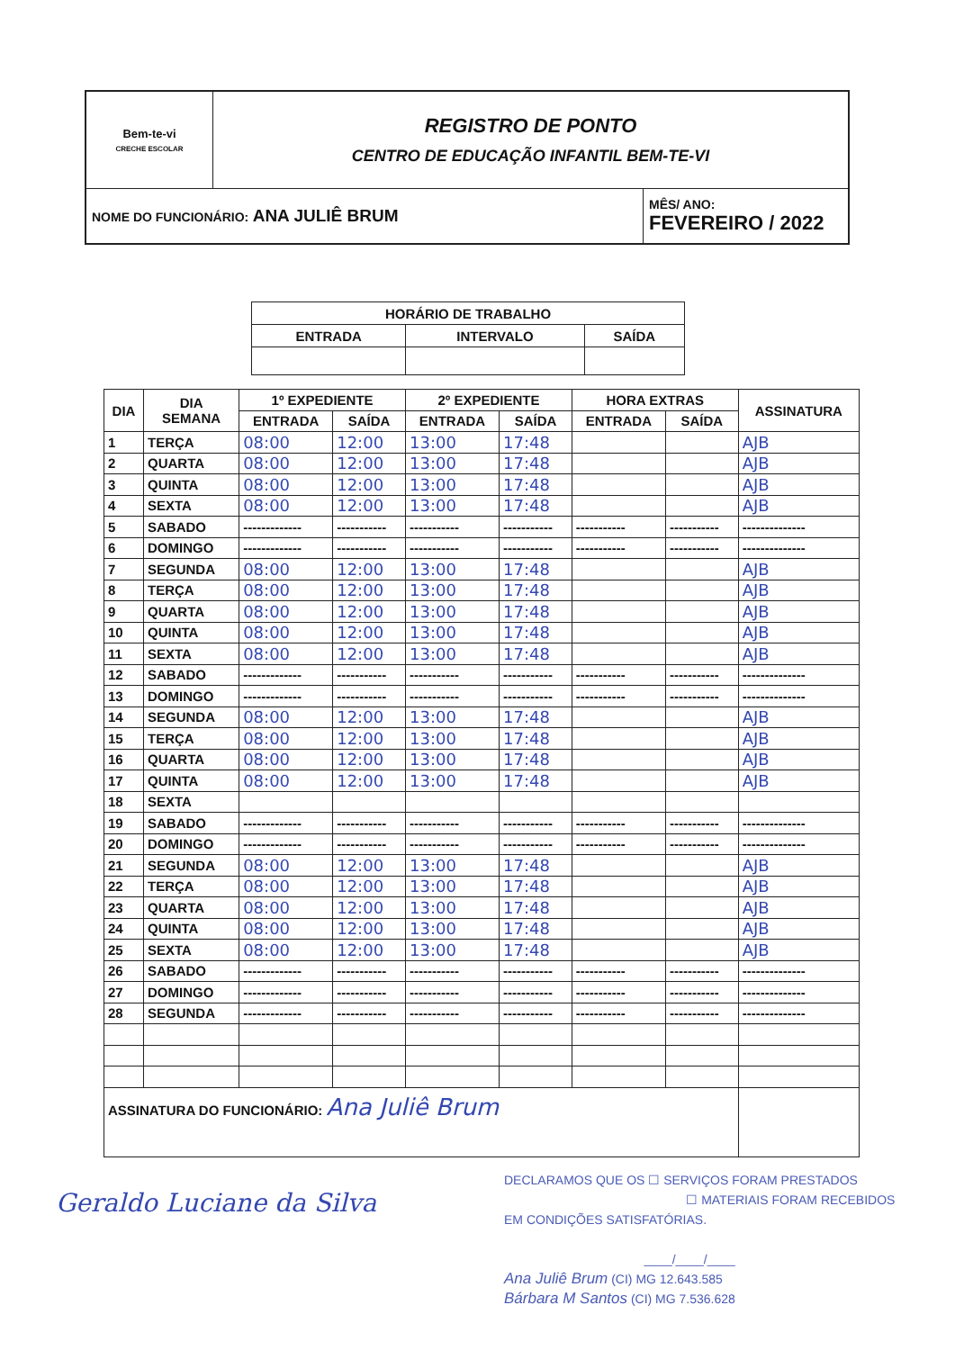| Bem-te-vi CRECHE ESCOLAR | REGISTRO DE PONTO CENTRO DE EDUCAÇÃO INFANTIL BEM-TE-VI | |
| NOME DO FUNCIONÁRIO: ANA JULIÊ BRUM | | MÊS/ ANO: FEVEREIRO / 2022 |
| HORÁRIO DE TRABALHO | | |
| --- | --- | --- |
| ENTRADA | INTERVALO | SAÍDA |
| DIA | DIA SEMANA | 1º EXPEDIENTE | | 2º EXPEDIENTE | | HORA EXTRAS | | ASSINATURA |
| --- | --- | --- | --- | --- | --- | --- | --- | --- |
| | | ENTRADA | SAÍDA | ENTRADA | SAÍDA | ENTRADA | SAÍDA | |
| 1 | TERÇA | 08:00 | 12:00 | 13:00 | 17:48 | | | AJB |
| 2 | QUARTA | 08:00 | 12:00 | 13:00 | 17:48 | | | AJB |
| 3 | QUINTA | 08:00 | 12:00 | 13:00 | 17:48 | | | AJB |
| 4 | SEXTA | 08:00 | 12:00 | 13:00 | 17:48 | | | AJB |
| 5 | SABADO | ------------- | ----------- | ----------- | ----------- | ----------- | ----------- | -------------- |
| 6 | DOMINGO | ------------- | ----------- | ----------- | ----------- | ----------- | ----------- | -------------- |
| 7 | SEGUNDA | 08:00 | 12:00 | 13:00 | 17:48 | | | AJB |
| 8 | TERÇA | 08:00 | 12:00 | 13:00 | 17:48 | | | AJB |
| 9 | QUARTA | 08:00 | 12:00 | 13:00 | 17:48 | | | AJB |
| 10 | QUINTA | 08:00 | 12:00 | 13:00 | 17:48 | | | AJB |
| 11 | SEXTA | 08:00 | 12:00 | 13:00 | 17:48 | | | AJB |
| 12 | SABADO | ------------- | ----------- | ----------- | ----------- | ----------- | ----------- | -------------- |
| 13 | DOMINGO | ------------- | ----------- | ----------- | ----------- | ----------- | ----------- | -------------- |
| 14 | SEGUNDA | 08:00 | 12:00 | 13:00 | 17:48 | | | AJB |
| 15 | TERÇA | 08:00 | 12:00 | 13:00 | 17:48 | | | AJB |
| 16 | QUARTA | 08:00 | 12:00 | 13:00 | 17:48 | | | AJB |
| 17 | QUINTA | 08:00 | 12:00 | 13:00 | 17:48 | | | AJB |
| 18 | SEXTA | | | | | | | |
| 19 | SABADO | ------------- | ----------- | ----------- | ----------- | ----------- | ----------- | -------------- |
| 20 | DOMINGO | ------------- | ----------- | ----------- | ----------- | ----------- | ----------- | -------------- |
| 21 | SEGUNDA | 08:00 | 12:00 | 13:00 | 17:48 | | | AJB |
| 22 | TERÇA | 08:00 | 12:00 | 13:00 | 17:48 | | | AJB |
| 23 | QUARTA | 08:00 | 12:00 | 13:00 | 17:48 | | | AJB |
| 24 | QUINTA | 08:00 | 12:00 | 13:00 | 17:48 | | | AJB |
| 25 | SEXTA | 08:00 | 12:00 | 13:00 | 17:48 | | | AJB |
| 26 | SABADO | ------------- | ----------- | ----------- | ----------- | ----------- | ----------- | -------------- |
| 27 | DOMINGO | ------------- | ----------- | ----------- | ----------- | ----------- | ----------- | -------------- |
| 28 | SEGUNDA | ------------- | ----------- | ----------- | ----------- | ----------- | ----------- | -------------- |
| ASSINATURA DO FUNCIONÁRIO: Ana Juliê Brum | | | | | | | | |
Geraldo Luciane da Silva
DECLARAMOS QUE OS ☐ SERVIÇOS FORAM PRESTADOS
☐ MATERIAIS FORAM RECEBIDOS
EM CONDIÇÕES SATISFATÓRIAS.
____/____/____
Ana Juliê Brum (CI) MG 12.643.585
Bárbara M Santos (CI) MG 7.536.628